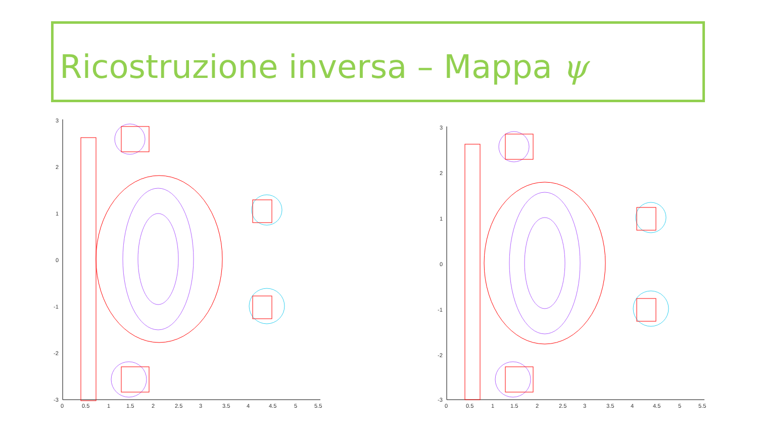Ricostruzione inversa – Mappa ψ
3
2
1
0
-1
-2
-3
0
0.5
1
1.5
2
2.5
3
3.5
4
4.5
5
5.5
3
2
1
0
-1
-2
-3
0
0.5
1
1.5
2
2.5
3
3.5
4
4.5
5
5.5